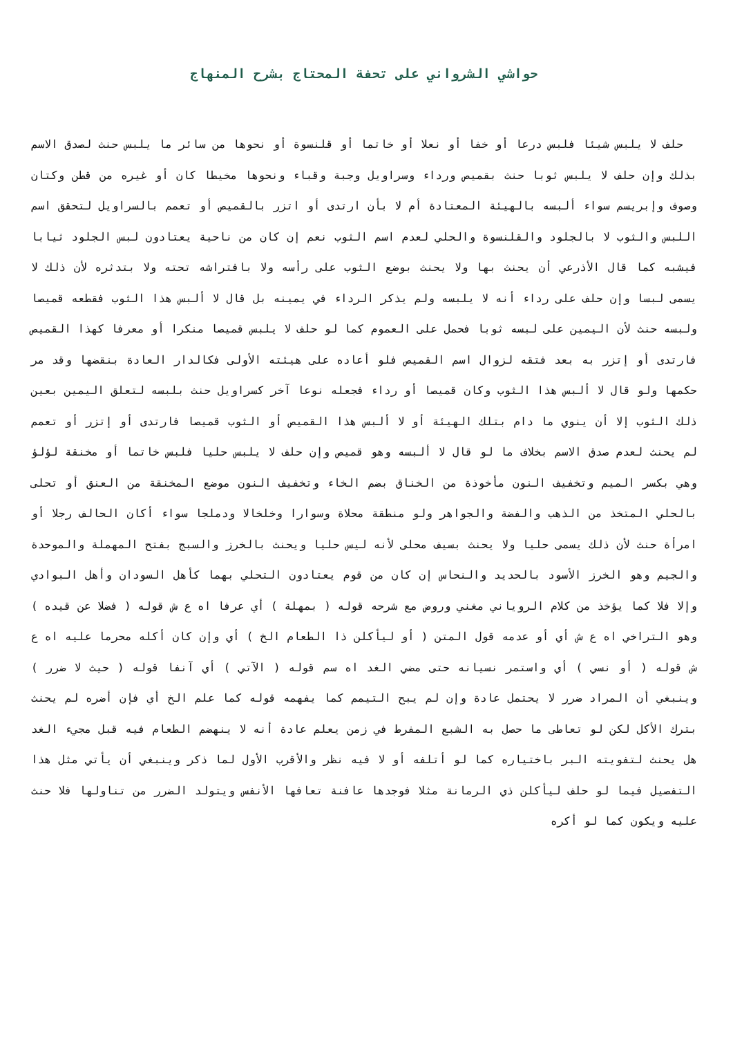حواشي الشرواني على تحفة المحتاج بشرح المنهاج
حلف لا يلبس شيئا فلبس درعا أو خفا أو نعلا أو خاتما أو قلنسوة أو نحوها من سائر ما يلبس حنث لصدق الاسم بذلك وإن حلف لا يلبس ثوبا حنث بقميص ورداء وسراويل وجبة وقباء ونحوها مخيطا كان أو غيره من قطن وكتان وصوف وإبريسم سواء ألبسه بالهيئة المعتادة أم لا بأن ارتدى أو اتزر بالقميص أو تعمم بالسراويل لتحقق اسم اللبس والثوب لا بالجلود والقلنسوة والحلي لعدم اسم الثوب نعم إن كان من ناحية يعتادون لبس الجلود ثيابا فيشبه كما قال الأذرعي أن يحنث بها ولا يحنث بوضع الثوب على رأسه ولا بافتراشه تحته ولا بتدثره لأن ذلك لا يسمى لبسا وإن حلف على رداء أنه لا يلبسه ولم يذكر الرداء في يمينه بل قال لا ألبس هذا الثوب فقطعه قميصا ولبسه حنث لأن اليمين على لبسه ثوبا فحمل على العموم كما لو حلف لا يلبس قميصا منكرا أو معرفا كهذا القميص فارتدى أو إتزر به بعد فتقه لزوال اسم القميص فلو أعاده على هيئته الأولى فكالدار العادة بنقضها وقد مر حكمها ولو قال لا ألبس هذا الثوب وكان قميصا أو رداء فجعله نوعا آخر كسراويل حنث بلبسه لتعلق اليمين بعين ذلك الثوب إلا أن ينوي ما دام بتلك الهيئة أو لا ألبس هذا القميص أو الثوب قميصا فارتدى أو إتزر أو تعمم لم يحنث لعدم صدق الاسم بخلاف ما لو قال لا ألبسه وهو قميص وإن حلف لا يلبس حليا فلبس خاتما أو مخنقة لؤلؤ وهي بكسر الميم وتخفيف النون مأخوذة من الخناق بضم الخاء وتخفيف النون موضع المخنقة من العنق أو تحلى بالحلي المتخذ من الذهب والفضة والجواهر ولو منطقة محلاة وسوارا وخلخالا ودملجا سواء أكان الحالف رجلا أو امرأة حنث لأن ذلك يسمى حليا ولا يحنث بسيف محلى لأنه ليس حليا ويحنث بالخرز والسبج بفتح المهملة والموحدة والجيم وهو الخرز الأسود بالحديد والنحاس إن كان من قوم يعتادون التحلي بهما كأهل السودان وأهل البوادي وإلا فلا كما يؤخذ من كلام الروياني مغني وروض مع شرحه قوله ( بمهلة ) أي عرفا اه ع ش قوله ( فضلا عن قيده ) وهو التراخي اه ع ش أي أو عدمه قول المتن ( أو ليأكلن ذا الطعام الخ ) أي وإن كان أكله محرما عليه اه ع ش قوله ( أو نسي ) أي واستمر نسيانه حتى مضي الغد اه سم قوله ( الآتي ) أي آنفا قوله ( حيث لا ضرر ) وينبغي أن المراد ضرر لا يحتمل عادة وإن لم يبح التيمم كما يفهمه قوله كما علم الخ أي فإن أضره لم يحنث بترك الأكل لكن لو تعاطى ما حصل به الشبع المفرط في زمن يعلم عادة أنه لا ينهضم الطعام فيه قبل مجيء الغد هل يحنث لتفويته البر باختياره كما لو أتلفه أو لا فيه نظر والأقرب الأول لما ذكر وينبغي أن يأتي مثل هذا التفصيل فيما لو حلف ليأكلن ذي الرمانة مثلا فوجدها عافنة تعافها الأنفس ويتولد الضرر من تناولها فلا حنث عليه ويكون كما لو أكره